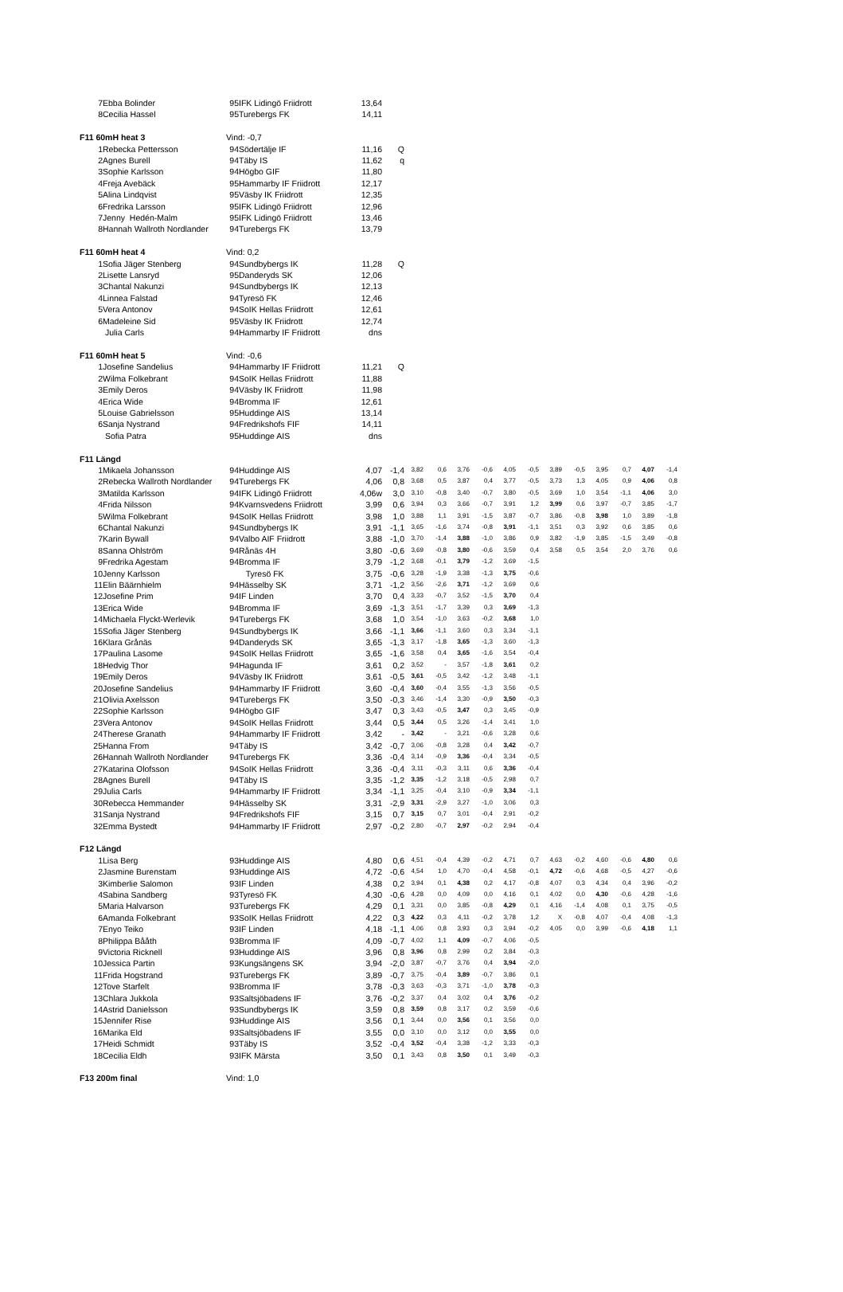| 7 | Ebba Bolinder | 95 | IFK Lidingö Friidrott | 13,64 | | | | | | | | | | | | | |
| 8 | Cecilia Hassel | 95 | Turebergs FK | 14,11 | | | | | | | | | | | | | |
| F11 60mH heat 3 | | Vind: -0,7 | | | | | | | | | | | | | | | |
| 1 | Rebecka Pettersson | 94 | Södertälje IF | 11,16 | Q | | | | | | | | | | | | |
| 2 | Agnes Burell | 94 | Täby IS | 11,62 | q | | | | | | | | | | | | |
| 3 | Sophie Karlsson | 94 | Högbo GIF | 11,80 | | | | | | | | | | | | | |
| 4 | Freja Avebäck | 95 | Hammarby IF Friidrott | 12,17 | | | | | | | | | | | | | |
| 5 | Alina Lindqvist | 95 | Väsby IK Friidrott | 12,35 | | | | | | | | | | | | | |
| 6 | Fredrika Larsson | 95 | IFK Lidingö Friidrott | 12,96 | | | | | | | | | | | | | |
| 7 | Jenny Hedén-Malm | 95 | IFK Lidingö Friidrott | 13,46 | | | | | | | | | | | | | |
| 8 | Hannah Wallroth Nordlander | 94 | Turebergs FK | 13,79 | | | | | | | | | | | | | |
| F11 60mH heat 4 | | Vind: 0,2 | | | | | | | | | | | | | | | |
| 1 | Sofia Jäger Stenberg | 94 | Sundbybergs IK | 11,28 | Q | | | | | | | | | | | | |
| 2 | Lisette Lansryd | 95 | Danderyds SK | 12,06 | | | | | | | | | | | | | |
| 3 | Chantal Nakunzi | 94 | Sundbybergs IK | 12,13 | | | | | | | | | | | | | |
| 4 | Linnea Falstad | 94 | Tyresö FK | 12,46 | | | | | | | | | | | | | |
| 5 | Vera Antonov | 94 | SoIK Hellas Friidrott | 12,61 | | | | | | | | | | | | | |
| 6 | Madeleine Sid | 95 | Väsby IK Friidrott | 12,74 | | | | | | | | | | | | | |
| | Julia Carls | 94 | Hammarby IF Friidrott | dns | | | | | | | | | | | | | |
| F11 60mH heat 5 | | Vind: -0,6 | | | | | | | | | | | | | | | |
| 1 | Josefine Sandelius | 94 | Hammarby IF Friidrott | 11,21 | Q | | | | | | | | | | | | |
| 2 | Wilma Folkebrant | 94 | SoIK Hellas Friidrott | 11,88 | | | | | | | | | | | | | |
| 3 | Emily Deros | 94 | Väsby IK Friidrott | 11,98 | | | | | | | | | | | | | |
| 4 | Erica Wide | 94 | Bromma IF | 12,61 | | | | | | | | | | | | | |
| 5 | Louise Gabrielsson | 95 | Huddinge AIS | 13,14 | | | | | | | | | | | | | |
| 6 | Sanja Nystrand | 94 | Fredrikshofs FIF | 14,11 | | | | | | | | | | | | | |
| | Sofia Patra | 95 | Huddinge AIS | dns | | | | | | | | | | | | | |
| F11 Längd | | | | | | | | | | | | | | | | | |
| 1 | Mikaela Johansson | 94 | Huddinge AIS | 4,07 | -1,4 | 3,82 | 0,6 | 3,76 | -0,6 | 4,05 | -0,5 | 3,89 | -0,5 | 3,95 | 0,7 | 4,07 | -1,4 |
| 2 | Rebecka Wallroth Nordlander | 94 | Turebergs FK | 4,06 | 0,8 | 3,68 | 0,5 | 3,87 | 0,4 | 3,77 | -0,5 | 3,73 | 1,3 | 4,05 | 0,9 | 4,06 | 0,8 |
| 3 | Matilda Karlsson | 94 | IFK Lidingö Friidrott | 4,06w | 3,0 | 3,10 | -0,8 | 3,40 | -0,7 | 3,80 | -0,5 | 3,69 | 1,0 | 3,54 | -1,1 | 4,06 | 3,0 |
| 4 | Frida Nilsson | 94 | Kvarnsvedens Friidrott | 3,99 | 0,6 | 3,94 | 0,3 | 3,66 | -0,7 | 3,91 | 1,2 | 3,99 | 0,6 | 3,97 | -0,7 | 3,85 | -1,7 |
| 5 | Wilma Folkebrant | 94 | SoIK Hellas Friidrott | 3,98 | 1,0 | 3,88 | 1,1 | 3,91 | -1,5 | 3,87 | -0,7 | 3,86 | -0,8 | 3,98 | 1,0 | 3,89 | -1,8 |
| 6 | Chantal Nakunzi | 94 | Sundbybergs IK | 3,91 | -1,1 | 3,65 | -1,6 | 3,74 | -0,8 | 3,91 | -1,1 | 3,51 | 0,3 | 3,92 | 0,6 | 3,85 | 0,6 |
| 7 | Karin Bywall | 94 | Valbo AIF Friidrott | 3,88 | -1,0 | 3,70 | -1,4 | 3,88 | -1,0 | 3,86 | 0,9 | 3,82 | -1,9 | 3,85 | -1,5 | 3,49 | -0,8 |
| 8 | Sanna Ohlström | 94 | Rånäs 4H | 3,80 | -0,6 | 3,69 | -0,8 | 3,80 | -0,6 | 3,59 | 0,4 | 3,58 | 0,5 | 3,54 | 2,0 | 3,76 | 0,6 |
| 9 | Fredrika Agestam | 94 | Bromma IF | 3,79 | -1,2 | 3,68 | -0,1 | 3,79 | -1,2 | 3,69 | -1,5 | | | | | | |
| 10 | Jenny Karlsson | | Tyresö FK | 3,75 | -0,6 | 3,28 | -1,9 | 3,38 | -1,3 | 3,75 | -0,6 | | | | | | |
| 11 | Elin Bäärnhielm | 94 | Hässelby SK | 3,71 | -1,2 | 3,56 | -2,6 | 3,71 | -1,2 | 3,69 | 0,6 | | | | | | |
| 12 | Josefine Prim | 94 | IF Linden | 3,70 | 0,4 | 3,33 | -0,7 | 3,52 | -1,5 | 3,70 | 0,4 | | | | | | |
| 13 | Erica Wide | 94 | Bromma IF | 3,69 | -1,3 | 3,51 | -1,7 | 3,39 | 0,3 | 3,69 | -1,3 | | | | | | |
| 14 | Michaela Flyckt-Werlevik | 94 | Turebergs FK | 3,68 | 1,0 | 3,54 | -1,0 | 3,63 | -0,2 | 3,68 | 1,0 | | | | | | |
| 15 | Sofia Jäger Stenberg | 94 | Sundbybergs IK | 3,66 | -1,1 | 3,66 | -1,1 | 3,60 | 0,3 | 3,34 | -1,1 | | | | | | |
| 16 | Klara Grånäs | 94 | Danderyds SK | 3,65 | -1,3 | 3,17 | -1,8 | 3,65 | -1,3 | 3,60 | -1,3 | | | | | | |
| 17 | Paulina Lasome | 94 | SoIK Hellas Friidrott | 3,65 | -1,6 | 3,58 | 0,4 | 3,65 | -1,6 | 3,54 | -0,4 | | | | | | |
| 18 | Hedvig Thor | 94 | Hagunda IF | 3,61 | 0,2 | 3,52 | - | 3,57 | -1,8 | 3,61 | 0,2 | | | | | | |
| 19 | Emily Deros | 94 | Väsby IK Friidrott | 3,61 | -0,5 | 3,61 | -0,5 | 3,42 | -1,2 | 3,48 | -1,1 | | | | | | |
| 20 | Josefine Sandelius | 94 | Hammarby IF Friidrott | 3,60 | -0,4 | 3,60 | -0,4 | 3,55 | -1,3 | 3,56 | -0,5 | | | | | | |
| 21 | Olivia Axelsson | 94 | Turebergs FK | 3,50 | -0,3 | 3,46 | -1,4 | 3,30 | -0,9 | 3,50 | -0,3 | | | | | | |
| 22 | Sophie Karlsson | 94 | Högbo GIF | 3,47 | 0,3 | 3,43 | -0,5 | 3,47 | 0,3 | 3,45 | -0,9 | | | | | | |
| 23 | Vera Antonov | 94 | SoIK Hellas Friidrott | 3,44 | 0,5 | 3,44 | 0,5 | 3,26 | -1,4 | 3,41 | 1,0 | | | | | | |
| 24 | Therese Granath | 94 | Hammarby IF Friidrott | 3,42 | - | 3,42 | - | 3,21 | -0,6 | 3,28 | 0,6 | | | | | | |
| 25 | Hanna From | 94 | Täby IS | 3,42 | -0,7 | 3,06 | -0,8 | 3,28 | 0,4 | 3,42 | -0,7 | | | | | | |
| 26 | Hannah Wallroth Nordlander | 94 | Turebergs FK | 3,36 | -0,4 | 3,14 | -0,9 | 3,36 | -0,4 | 3,34 | -0,5 | | | | | | |
| 27 | Katarina Olofsson | 94 | SoIK Hellas Friidrott | 3,36 | -0,4 | 3,11 | -0,3 | 3,11 | 0,6 | 3,36 | -0,4 | | | | | | |
| 28 | Agnes Burell | 94 | Täby IS | 3,35 | -1,2 | 3,35 | -1,2 | 3,18 | -0,5 | 2,98 | 0,7 | | | | | | |
| 29 | Julia Carls | 94 | Hammarby IF Friidrott | 3,34 | -1,1 | 3,25 | -0,4 | 3,10 | -0,9 | 3,34 | -1,1 | | | | | | |
| 30 | Rebecca Hemmander | 94 | Hässelby SK | 3,31 | -2,9 | 3,31 | -2,9 | 3,27 | -1,0 | 3,06 | 0,3 | | | | | | |
| 31 | Sanja Nystrand | 94 | Fredrikshofs FIF | 3,15 | 0,7 | 3,15 | 0,7 | 3,01 | -0,4 | 2,91 | -0,2 | | | | | | |
| 32 | Emma Bystedt | 94 | Hammarby IF Friidrott | 2,97 | -0,2 | 2,80 | -0,7 | 2,97 | -0,2 | 2,94 | -0,4 | | | | | | |
| F12 Längd | | | | | | | | | | | | | | | | | |
| 1 | Lisa Berg | 93 | Huddinge AIS | 4,80 | 0,6 | 4,51 | -0,4 | 4,39 | -0,2 | 4,71 | 0,7 | 4,63 | -0,2 | 4,60 | -0,6 | 4,80 | 0,6 |
| 2 | Jasmine Burenstam | 93 | Huddinge AIS | 4,72 | -0,6 | 4,54 | 1,0 | 4,70 | -0,4 | 4,58 | -0,1 | 4,72 | -0,6 | 4,68 | -0,5 | 4,27 | -0,6 |
| 3 | Kimberlie Salomon | 93 | IF Linden | 4,38 | 0,2 | 3,94 | 0,1 | 4,38 | 0,2 | 4,17 | -0,8 | 4,07 | 0,3 | 4,34 | 0,4 | 3,96 | -0,2 |
| 4 | Sabina Sandberg | 93 | Tyresö FK | 4,30 | -0,6 | 4,28 | 0,0 | 4,09 | 0,0 | 4,16 | 0,1 | 4,02 | 0,0 | 4,30 | -0,6 | 4,28 | -1,6 |
| 5 | Maria Halvarson | 93 | Turebergs FK | 4,29 | 0,1 | 3,31 | 0,0 | 3,85 | -0,8 | 4,29 | 0,1 | 4,16 | -1,4 | 4,08 | 0,1 | 3,75 | -0,5 |
| 6 | Amanda Folkebrant | 93 | SoIK Hellas Friidrott | 4,22 | 0,3 | 4,22 | 0,3 | 4,11 | -0,2 | 3,78 | 1,2 | X | -0,8 | 4,07 | -0,4 | 4,08 | -1,3 |
| 7 | Enyo Teiko | 93 | IF Linden | 4,18 | -1,1 | 4,06 | 0,8 | 3,93 | 0,3 | 3,94 | -0,2 | 4,05 | 0,0 | 3,99 | -0,6 | 4,18 | 1,1 |
| 8 | Philippa Bååth | 93 | Bromma IF | 4,09 | -0,7 | 4,02 | 1,1 | 4,09 | -0,7 | 4,06 | -0,5 | | | | | | |
| 9 | Victoria Ricknell | 93 | Huddinge AIS | 3,96 | 0,8 | 3,96 | 0,8 | 2,99 | 0,2 | 3,84 | -0,3 | | | | | | |
| 10 | Jessica Partin | 93 | Kungsängens SK | 3,94 | -2,0 | 3,87 | -0,7 | 3,76 | 0,4 | 3,94 | -2,0 | | | | | | |
| 11 | Frida Hogstrand | 93 | Turebergs FK | 3,89 | -0,7 | 3,75 | -0,4 | 3,89 | -0,7 | 3,86 | 0,1 | | | | | | |
| 12 | Tove Starfelt | 93 | Bromma IF | 3,78 | -0,3 | 3,63 | -0,3 | 3,71 | -1,0 | 3,78 | -0,3 | | | | | | |
| 13 | Chlara Jukkola | 93 | Saltsjöbadens IF | 3,76 | -0,2 | 3,37 | 0,4 | 3,02 | 0,4 | 3,76 | -0,2 | | | | | | |
| 14 | Astrid Danielsson | 93 | Sundbybergs IK | 3,59 | 0,8 | 3,59 | 0,8 | 3,17 | 0,2 | 3,59 | -0,6 | | | | | | |
| 15 | Jennifer Rise | 93 | Huddinge AIS | 3,56 | 0,1 | 3,44 | 0,0 | 3,56 | 0,1 | 3,56 | 0,0 | | | | | | |
| 16 | Marika Eld | 93 | Saltsjöbadens IF | 3,55 | 0,0 | 3,10 | 0,0 | 3,12 | 0,0 | 3,55 | 0,0 | | | | | | |
| 17 | Heidi Schmidt | 93 | Täby IS | 3,52 | -0,4 | 3,52 | -0,4 | 3,38 | -1,2 | 3,33 | -0,3 | | | | | | |
| 18 | Cecilia Eldh | 93 | IFK Märsta | 3,50 | 0,1 | 3,43 | 0,8 | 3,50 | 0,1 | 3,49 | -0,3 | | | | | | |
| F13 200m final | | Vind: 1,0 | | | | | | | | | | | | | | | |